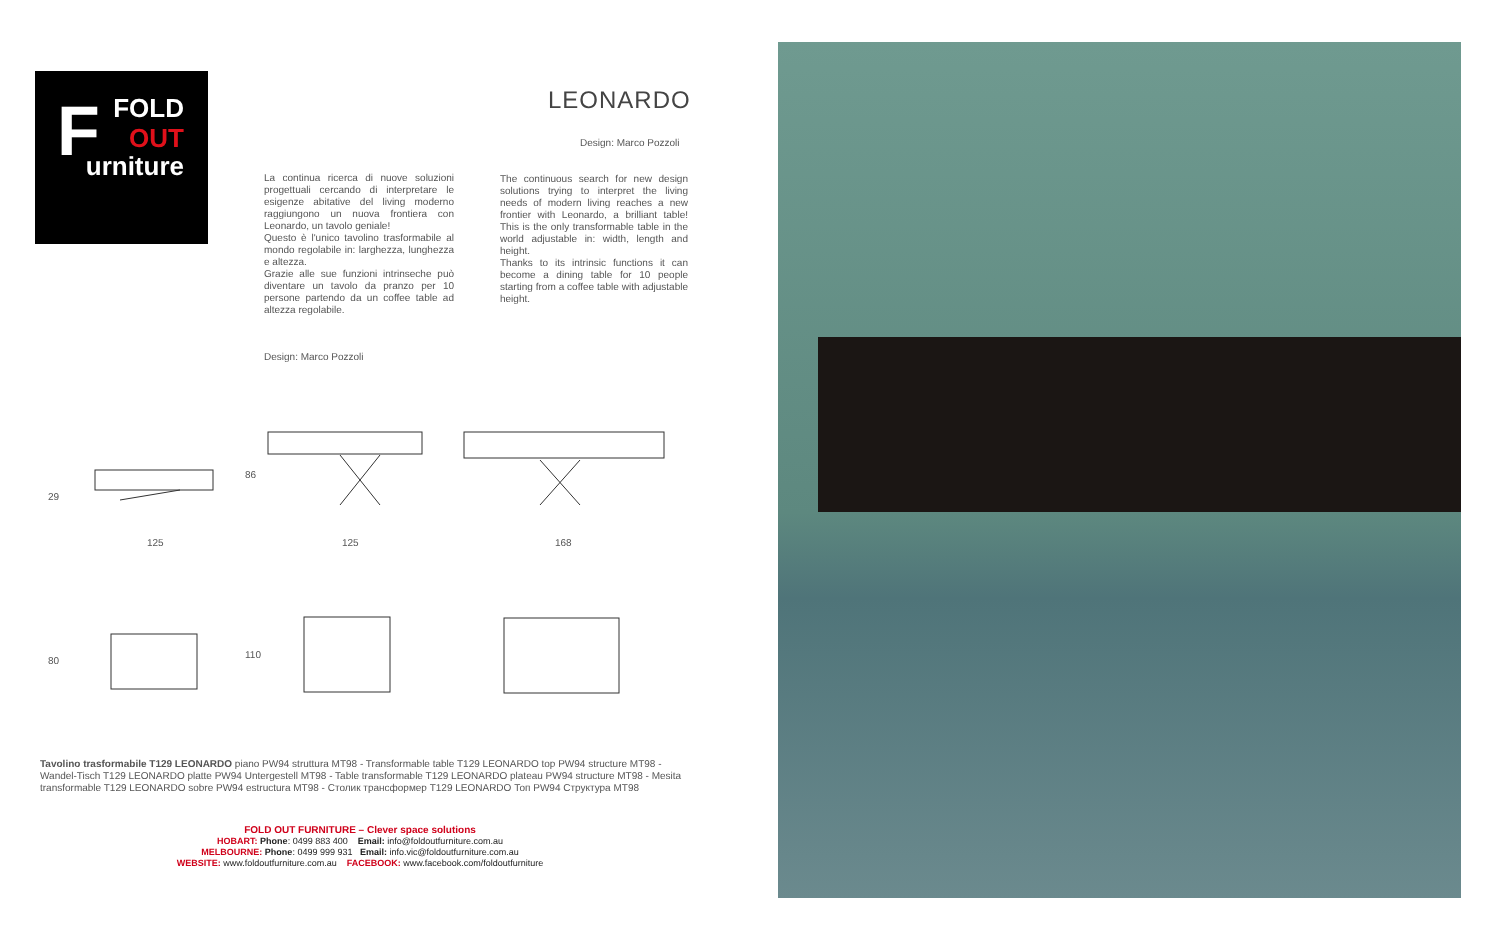F FOLD
OUT
urniture
LEONARDO
Design: Marco Pozzoli
La continua ricerca di nuove soluzioni progettuali cercando di interpretare le esigenze abitative del living moderno raggiungono un nuova frontiera con Leonardo, un tavolo geniale!
Questo è l'unico tavolino trasformabile al mondo regolabile in: larghezza, lunghezza e altezza.
Grazie alle sue funzioni intrinseche può diventare un tavolo da pranzo per 10 persone partendo da un coffee table ad altezza regolabile.
The continuous search for new design solutions trying to interpret the living needs of modern living reaches a new frontier with Leonardo, a brilliant table! This is the only transformable table in the world adjustable in: width, length and height.
Thanks to its intrinsic functions it can become a dining table for 10 people starting from a coffee table with adjustable height.
Design: Marco Pozzoli
29
86
125
125
168
80
110
Tavolino trasformabile T129 LEONARDO piano PW94 struttura MT98 - Transformable table T129 LEONARDO top PW94 structure MT98 - Wandel-Tisch T129 LEONARDO platte PW94 Untergestell MT98 - Table transformable T129 LEONARDO plateau PW94 structure MT98 - Mesita transformable T129 LEONARDO sobre PW94 estructura MT98 - Столик трансформер T129 LEONARDO Топ PW94 Структура MT98
FOLD OUT FURNITURE – Clever space solutions
HOBART: Phone: 0499 883 400 Email: info@foldoutfurniture.com.au
MELBOURNE: Phone: 0499 999 931 Email: info.vic@foldoutfurniture.com.au
WEBSITE: www.foldoutfurniture.com.au FACEBOOK: www.facebook.com/foldoutfurniture